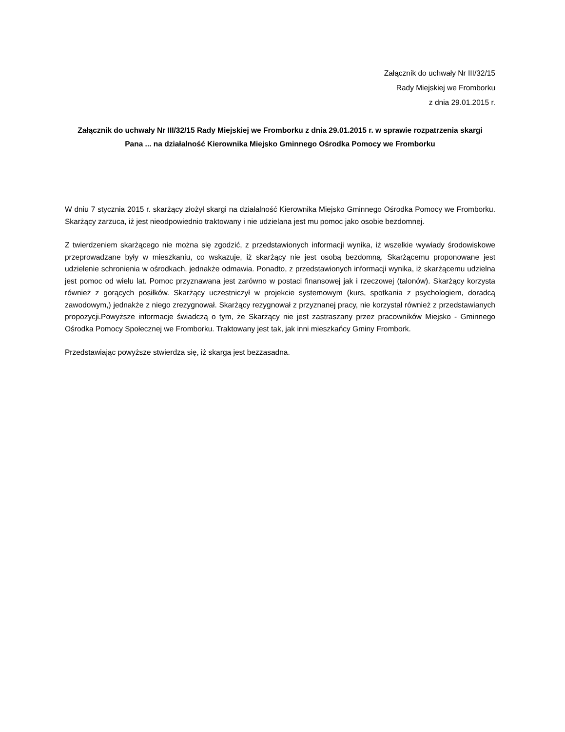Załącznik do uchwały Nr III/32/15
Rady Miejskiej we Fromborku
z dnia 29.01.2015 r.
Załącznik do uchwały Nr III/32/15 Rady Miejskiej we Fromborku z dnia 29.01.2015 r. w sprawie rozpatrzenia skargi Pana ... na działalność Kierownika Miejsko Gminnego Ośrodka Pomocy we Fromborku
W dniu 7 stycznia 2015 r. skarżący złożył skargi na działalność Kierownika Miejsko Gminnego Ośrodka Pomocy we Fromborku. Skarżący zarzuca, iż jest nieodpowiednio traktowany i nie udzielana jest mu pomoc jako osobie bezdomnej.
Z twierdzeniem skarżącego nie można się zgodzić, z przedstawionych informacji wynika, iż wszelkie wywiady środowiskowe przeprowadzane były w mieszkaniu, co wskazuje, iż skarżący nie jest osobą bezdomną. Skarżącemu proponowane jest udzielenie schronienia w ośrodkach, jednakże odmawia. Ponadto, z przedstawionych informacji wynika, iż skarżącemu udzielna jest pomoc od wielu lat. Pomoc przyznawana jest zarówno w postaci finansowej jak i rzeczowej (talonów). Skarżący korzysta również z gorących posiłków. Skarżący uczestniczył w projekcie systemowym (kurs, spotkania z psychologiem, doradcą zawodowym,) jednakże z niego zrezygnował. Skarżący rezygnował z przyznanej pracy, nie korzystał również z przedstawianych propozycji.Powyższe informacje świadczą o tym, że Skarżący nie jest zastraszany przez pracowników Miejsko - Gminnego Ośrodka Pomocy Społecznej we Fromborku. Traktowany jest tak, jak inni mieszkańcy Gminy Frombork.
Przedstawiając powyższe stwierdza się, iż skarga jest bezzasadna.